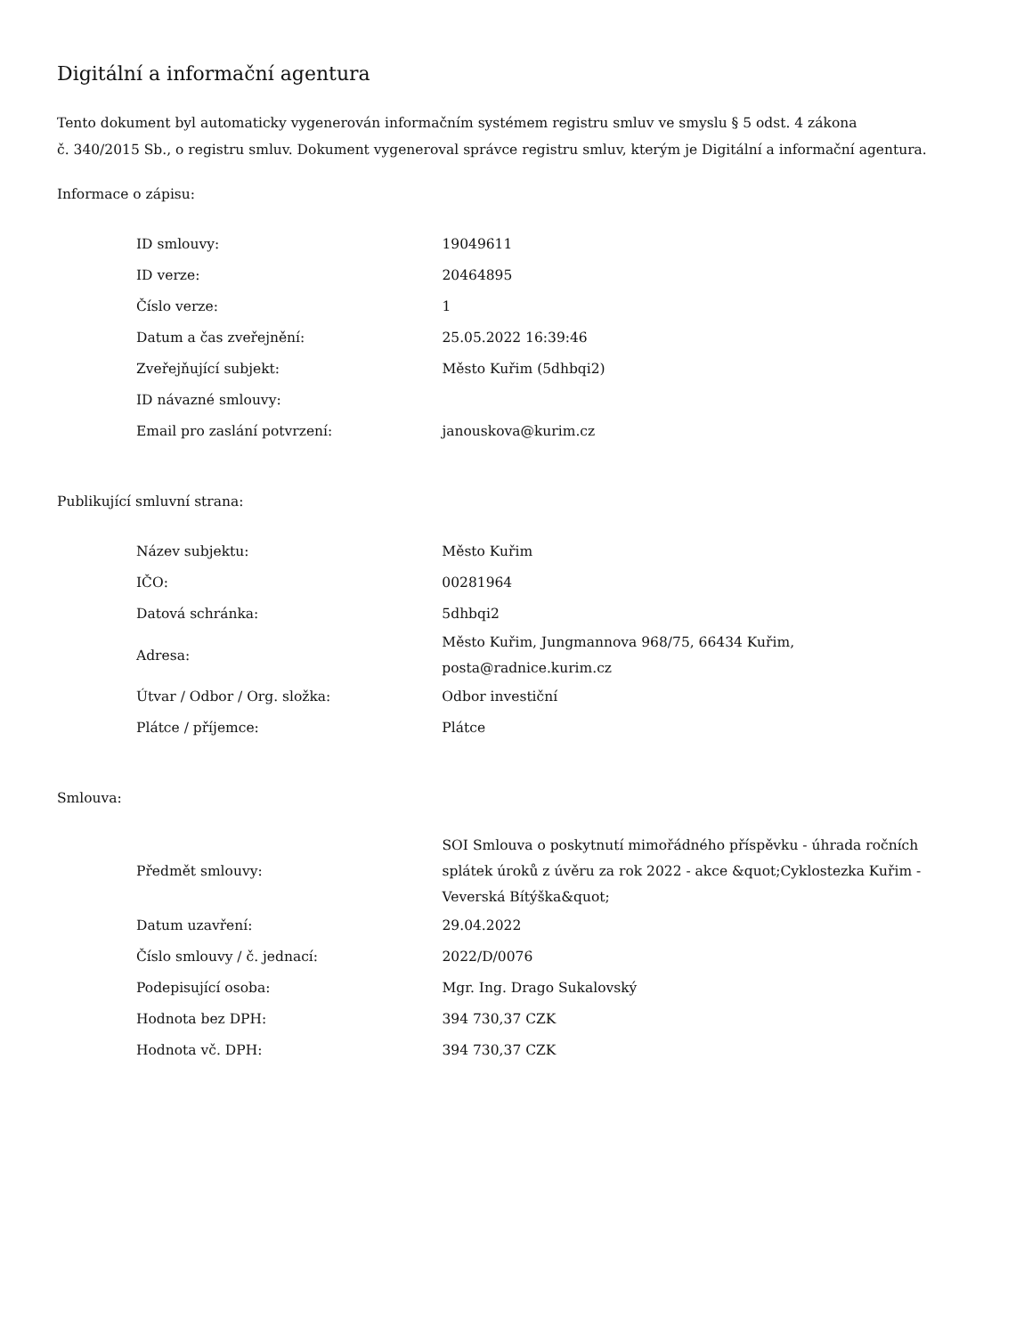Digitální a informační agentura
Tento dokument byl automaticky vygenerován informačním systémem registru smluv ve smyslu § 5 odst. 4 zákona
č. 340/2015 Sb., o registru smluv. Dokument vygeneroval správce registru smluv, kterým je Digitální a informační agentura.
Informace o zápisu:
| ID smlouvy: | 19049611 |
| ID verze: | 20464895 |
| Číslo verze: | 1 |
| Datum a čas zveřejnění: | 25.05.2022 16:39:46 |
| Zveřejňující subjekt: | Město Kuřim (5dhbqi2) |
| ID návazné smlouvy: | |
| Email pro zaslání potvrzení: | janouskova@kurim.cz |
Publikující smluvní strana:
| Název subjektu: | Město Kuřim |
| IČO: | 00281964 |
| Datová schránka: | 5dhbqi2 |
| Adresa: | Město Kuřim, Jungmannova 968/75, 66434 Kuřim, posta@radnice.kurim.cz |
| Útvar / Odbor / Org. složka: | Odbor investiční |
| Plátce / příjemce: | Plátce |
Smlouva:
| Předmět smlouvy: | SOI Smlouva o poskytnutí mimořádného příspěvku - úhrada ročních splátek úroků z úvěru za rok 2022 - akce &quot;Cyklostezka Kuřim - Veverská Bítýška&quot; |
| Datum uzavření: | 29.04.2022 |
| Číslo smlouvy / č. jednací: | 2022/D/0076 |
| Podepisující osoba: | Mgr. Ing. Drago Sukalovský |
| Hodnota bez DPH: | 394 730,37 CZK |
| Hodnota vč. DPH: | 394 730,37 CZK |